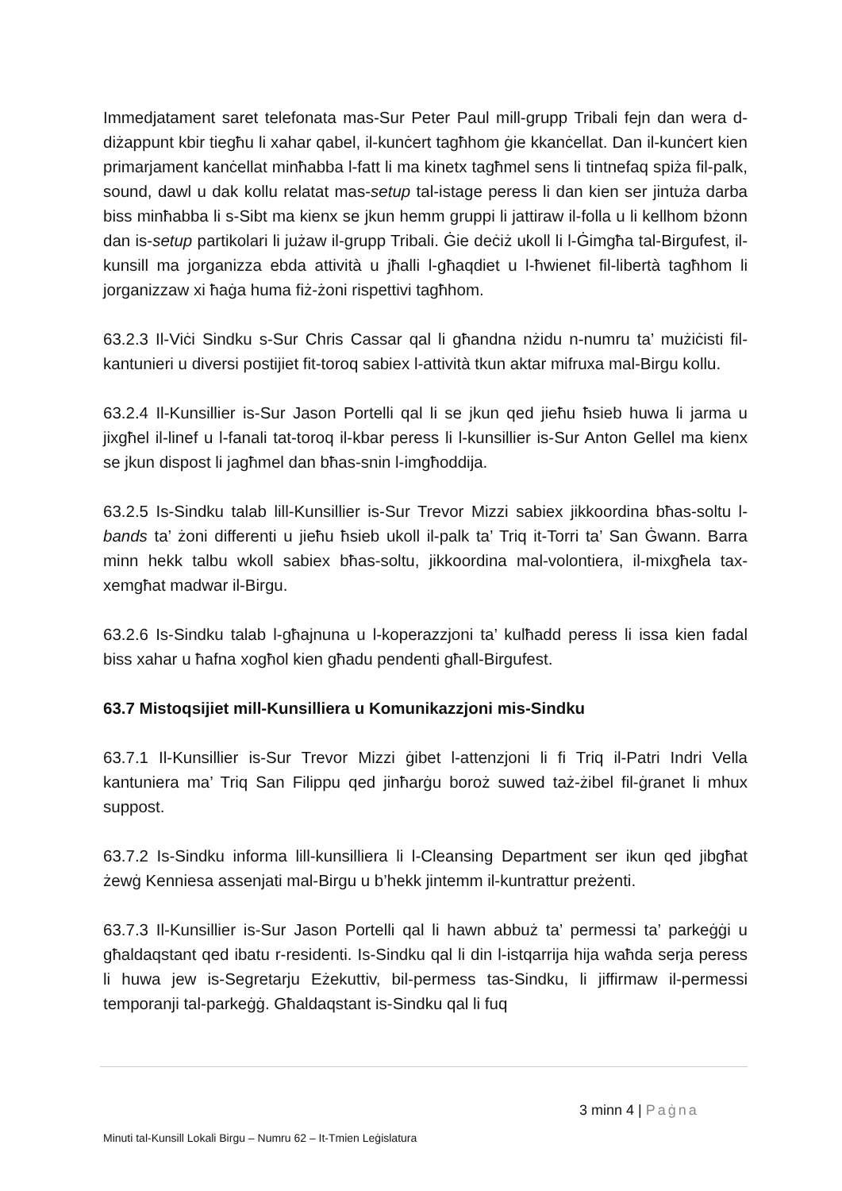Immedjatament saret telefonata mas-Sur Peter Paul mill-grupp Tribali fejn dan wera d-diżappunt kbir tiegħu li xahar qabel, il-kunċert tagħhom ġie kkanċellat. Dan il-kunċert kien primarjament kanċellat minħabba l-fatt li ma kinetx tagħmel sens li tintnefaq spiża fil-palk, sound, dawl u dak kollu relatat mas-setup tal-istage peress li dan kien ser jintuża darba biss minħabba li s-Sibt ma kienx se jkun hemm gruppi li jattiraw il-folla u li kellhom bżonn dan is-setup partikolari li jużaw il-grupp Tribali. Ġie deċiż ukoll li l-Ġimgħa tal-Birgufest, il-kunsill ma jorganizza ebda attività u jħalli l-għaqdiet u l-ħwienet fil-libertà tagħhom li jorganizzaw xi ħaġa huma fiż-żoni rispettivi tagħhom.
63.2.3 Il-Viċi Sindku s-Sur Chris Cassar qal li għandna nżidu n-numru ta’ mużiċisti fil-kantunieri u diversi postijiet fit-toroq sabiex l-attività tkun aktar mifruxa mal-Birgu kollu.
63.2.4 Il-Kunsillier is-Sur Jason Portelli qal li se jkun qed jieħu ħsieb huwa li jarma u jixgħel il-linef u l-fanali tat-toroq il-kbar peress li l-kunsillier is-Sur Anton Gellel ma kienx se jkun dispost li jagħmel dan bħas-snin l-imgħoddija.
63.2.5 Is-Sindku talab lill-Kunsillier is-Sur Trevor Mizzi sabiex jikkoordina bħas-soltu l-bands ta’ żoni differenti u jieħu ħsieb ukoll il-palk ta’ Triq it-Torri ta’ San Ġwann. Barra minn hekk talbu wkoll sabiex bħas-soltu, jikkoordina mal-volontiera, il-mixgħela tax-xemgħat madwar il-Birgu.
63.2.6 Is-Sindku talab l-għajnuna u l-koperazzjoni ta’ kulħadd peress li issa kien fadal biss xahar u ħafna xogħol kien għadu pendenti għall-Birgufest.
63.7 Mistoqsijiet mill-Kunsilliera u Komunikazzjoni mis-Sindku
63.7.1 Il-Kunsillier is-Sur Trevor Mizzi ġibet l-attenzjoni li fi Triq il-Patri Indri Vella kantuniera ma’ Triq San Filippu qed jinħarġu boroż suwed taż-żibel fil-ġranet li mhux suppost.
63.7.2 Is-Sindku informa lill-kunsilliera li l-Cleansing Department ser ikun qed jibgħat żewġ Kenniesa assenjati mal-Birgu u b’hekk jintemm il-kuntrattur preżenti.
63.7.3 Il-Kunsillier is-Sur Jason Portelli qal li hawn abbuż ta’ permessi ta’ parkeġġi u għaldaqstant qed ibatu r-residenti. Is-Sindku qal li din l-istqarrija hija waħda serja peress li huwa jew is-Segretarju Eżekuttiv, bil-permess tas-Sindku, li jiffirmaw il-permessi temporanji tal-parkeġġ. Għaldaqstant is-Sindku qal li fuq
3 minn 4 | Paġna
Minuti tal-Kunsill Lokali Birgu – Numru 62 – It-Tmien Leġislatura